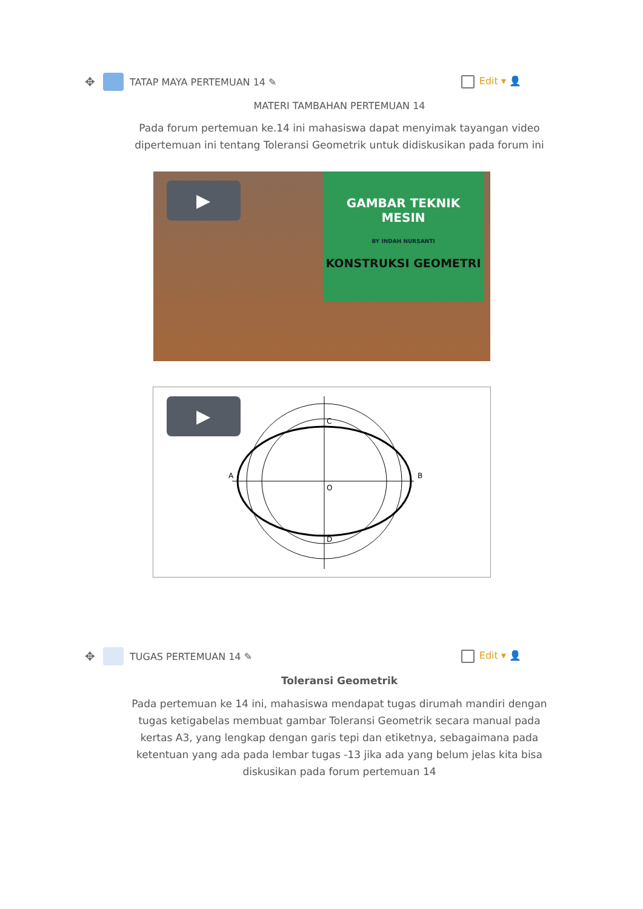✥ TATAP MAYA PERTEMUAN 14 ✎ Edit ▾ 👤
MATERI TAMBAHAN PERTEMUAN 14
Pada forum pertemuan ke.14 ini mahasiswa dapat menyimak tayangan video dipertemuan ini tentang Toleransi Geometrik untuk didiskusikan pada forum ini
▶
GAMBAR TEKNIK
MESIN
BY INDAH NURSANTI
KONSTRUKSI GEOMETRI
▶
A
B
C
D
O
✥ TUGAS PERTEMUAN 14 ✎ Edit ▾ 👤
Toleransi Geometrik
Pada pertemuan ke 14 ini, mahasiswa mendapat tugas dirumah mandiri dengan tugas ketigabelas membuat gambar Toleransi Geometrik secara manual pada kertas A3, yang lengkap dengan garis tepi dan etiketnya, sebagaimana pada ketentuan yang ada pada lembar tugas -13 jika ada yang belum jelas kita bisa diskusikan pada forum pertemuan 14